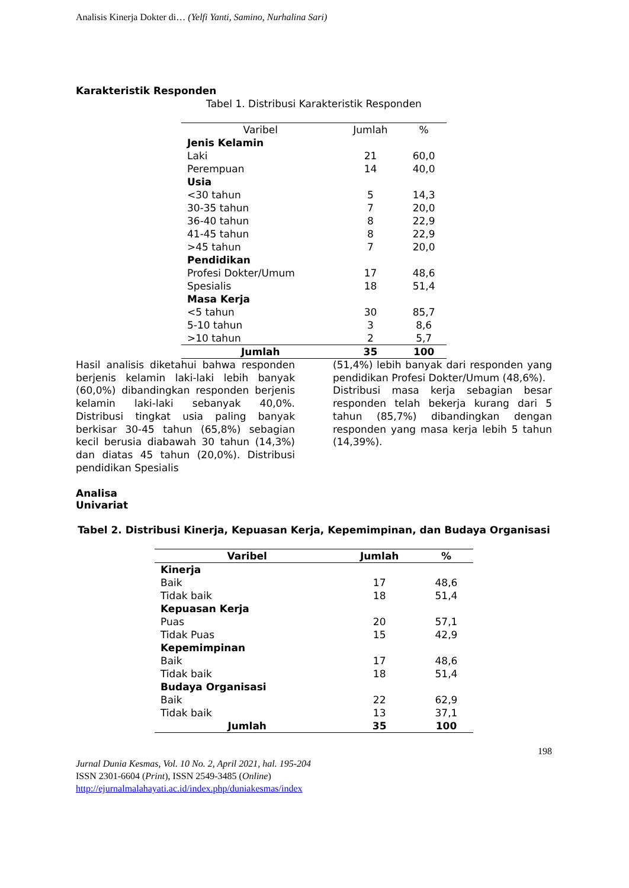Analisis Kinerja Dokter di… (Yelfi Yanti, Samino, Nurhalina Sari)
Karakteristik Responden
Tabel 1. Distribusi Karakteristik Responden
| Varibel | Jumlah | % |
| Jenis Kelamin | | |
| Laki | 21 | 60,0 |
| Perempuan | 14 | 40,0 |
| Usia | | |
| <30 tahun | 5 | 14,3 |
| 30-35 tahun | 7 | 20,0 |
| 36-40 tahun | 8 | 22,9 |
| 41-45 tahun | 8 | 22,9 |
| >45 tahun | 7 | 20,0 |
| Pendidikan | | |
| Profesi Dokter/Umum | 17 | 48,6 |
| Spesialis | 18 | 51,4 |
| Masa Kerja | | |
| <5 tahun | 30 | 85,7 |
| 5-10 tahun | 3 | 8,6 |
| >10 tahun | 2 | 5,7 |
| Jumlah | 35 | 100 |
Hasil analisis diketahui bahwa responden berjenis kelamin laki-laki lebih banyak (60,0%) dibandingkan responden berjenis kelamin laki-laki sebanyak 40,0%. Distribusi tingkat usia paling banyak berkisar 30-45 tahun (65,8%) sebagian kecil berusia diabawah 30 tahun (14,3%) dan diatas 45 tahun (20,0%). Distribusi pendidikan Spesialis
(51,4%) lebih banyak dari responden yang pendidikan Profesi Dokter/Umum (48,6%).
Distribusi masa kerja sebagian besar responden telah bekerja kurang dari 5 tahun (85,7%) dibandingkan dengan responden yang masa kerja lebih 5 tahun (14,39%).
Analisa
Univariat
Tabel 2. Distribusi Kinerja, Kepuasan Kerja, Kepemimpinan, dan Budaya Organisasi
| Varibel | Jumlah | % |
| --- | --- | --- |
| Kinerja | | |
| Baik | 17 | 48,6 |
| Tidak baik | 18 | 51,4 |
| Kepuasan Kerja | | |
| Puas | 20 | 57,1 |
| Tidak Puas | 15 | 42,9 |
| Kepemimpinan | | |
| Baik | 17 | 48,6 |
| Tidak baik | 18 | 51,4 |
| Budaya Organisasi | | |
| Baik | 22 | 62,9 |
| Tidak baik | 13 | 37,1 |
| Jumlah | 35 | 100 |
198
Jurnal Dunia Kesmas, Vol. 10 No. 2, April 2021, hal. 195-204
ISSN 2301-6604 (Print), ISSN 2549-3485 (Online)
http://ejurnalmalahayati.ac.id/index.php/duniakesmas/index